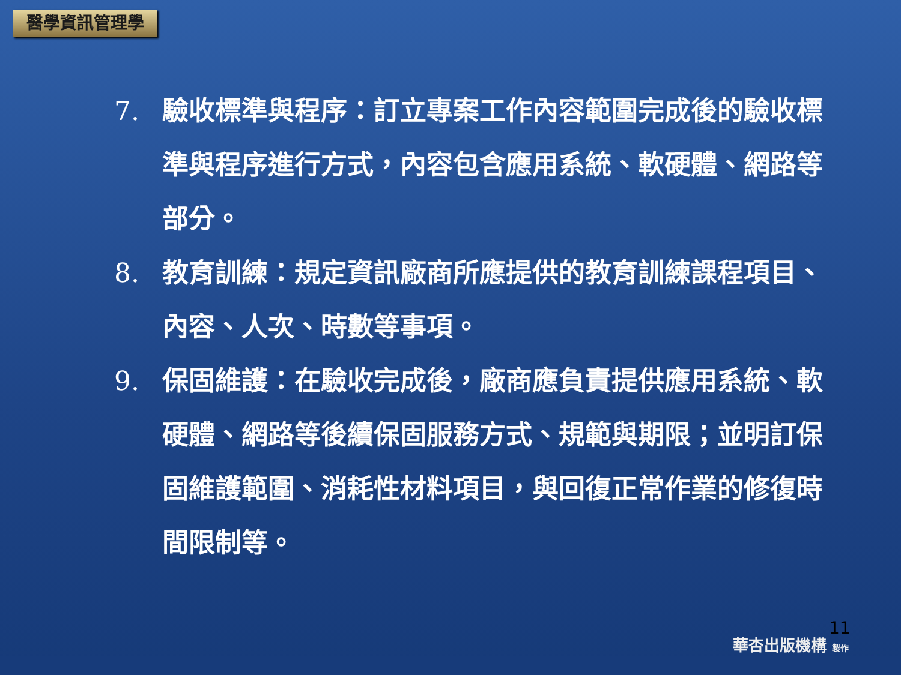醫學資訊管理學
7. 驗收標準與程序：訂立專案工作內容範圍完成後的驗收標準與程序進行方式，內容包含應用系統、軟硬體、網路等部分。
8. 教育訓練：規定資訊廠商所應提供的教育訓練課程項目、內容、人次、時數等事項。
9. 保固維護：在驗收完成後，廠商應負責提供應用系統、軟硬體、網路等後續保固服務方式、規範與期限；並明訂保固維護範圍、消耗性材料項目，與回復正常作業的修復時間限制等。
11
華杏出版機構 製作